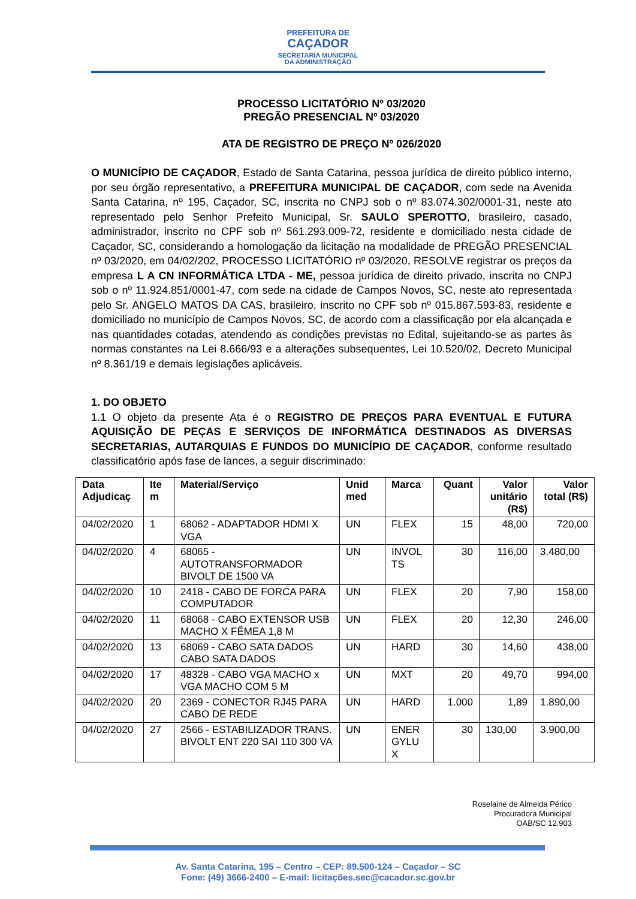PREFEITURA DE
CAÇADOR
SECRETARIA MUNICIPAL
DA ADMINISTRAÇÃO
PROCESSO LICITATÓRIO Nº 03/2020
PREGÃO PRESENCIAL Nº 03/2020
ATA DE REGISTRO DE PREÇO Nº 026/2020
O MUNICÍPIO DE CAÇADOR, Estado de Santa Catarina, pessoa jurídica de direito público interno, por seu órgão representativo, a PREFEITURA MUNICIPAL DE CAÇADOR, com sede na Avenida Santa Catarina, nº 195, Caçador, SC, inscrita no CNPJ sob o nº 83.074.302/0001-31, neste ato representado pelo Senhor Prefeito Municipal, Sr. SAULO SPEROTTO, brasileiro, casado, administrador, inscrito no CPF sob nº 561.293.009-72, residente e domiciliado nesta cidade de Caçador, SC, considerando a homologação da licitação na modalidade de PREGÃO PRESENCIAL nº 03/2020, em 04/02/202, PROCESSO LICITATÓRIO nº 03/2020, RESOLVE registrar os preços da empresa L A CN INFORMÁTICA LTDA - ME, pessoa jurídica de direito privado, inscrita no CNPJ sob o nº 11.924.851/0001-47, com sede na cidade de Campos Novos, SC, neste ato representada pelo Sr. ANGELO MATOS DA CAS, brasileiro, inscrito no CPF sob nº 015.867.593-83, residente e domiciliado no município de Campos Novos, SC, de acordo com a classificação por ela alcançada e nas quantidades cotadas, atendendo as condições previstas no Edital, sujeitando-se as partes às normas constantes na Lei 8.666/93 e a alterações subsequentes, Lei 10.520/02, Decreto Municipal nº 8.361/19 e demais legislações aplicáveis.
1. DO OBJETO
1.1 O objeto da presente Ata é o REGISTRO DE PREÇOS PARA EVENTUAL E FUTURA AQUISIÇÃO DE PEÇAS E SERVIÇOS DE INFORMÁTICA DESTINADOS AS DIVERSAS SECRETARIAS, AUTARQUIAS E FUNDOS DO MUNICÍPIO DE CAÇADOR, conforme resultado classificatório após fase de lances, a seguir discriminado:
| Data Adjudicaç | Ite m | Material/Serviço | Unid med | Marca | Quant | Valor unitário (R$) | Valor total (R$) |
| --- | --- | --- | --- | --- | --- | --- | --- |
| 04/02/2020 | 1 | 68062 - ADAPTADOR HDMI X VGA | UN | FLEX | 15 | 48,00 | 720,00 |
| 04/02/2020 | 4 | 68065 - AUTOTRANSFORMADOR BIVOLT DE 1500 VA | UN | INVOL TS | 30 | 116,00 | 3.480,00 |
| 04/02/2020 | 10 | 2418 - CABO DE FORCA PARA COMPUTADOR | UN | FLEX | 20 | 7,90 | 158,00 |
| 04/02/2020 | 11 | 68068 - CABO EXTENSOR USB MACHO X FÊMEA 1,8 M | UN | FLEX | 20 | 12,30 | 246,00 |
| 04/02/2020 | 13 | 68069 - CABO SATA DADOS CABO SATA DADOS | UN | HARD | 30 | 14,60 | 438,00 |
| 04/02/2020 | 17 | 48328 - CABO VGA MACHO x VGA MACHO COM 5 M | UN | MXT | 20 | 49,70 | 994,00 |
| 04/02/2020 | 20 | 2369 - CONECTOR RJ45 PARA CABO DE REDE | UN | HARD | 1.000 | 1,89 | 1.890,00 |
| 04/02/2020 | 27 | 2566 - ESTABILIZADOR TRANS. BIVOLT ENT 220 SAI 110 300 VA | UN | ENER GYLU X | 30 | 130,00 | 3.900,00 |
Roselaine de Almeida Périco
Procuradora Municipal
OAB/SC 12.903
Av. Santa Catarina, 195 – Centro – CEP: 89.500-124 – Caçador – SC
Fone: (49) 3666-2400 – E-mail: licitações.sec@cacador.sc.gov.br